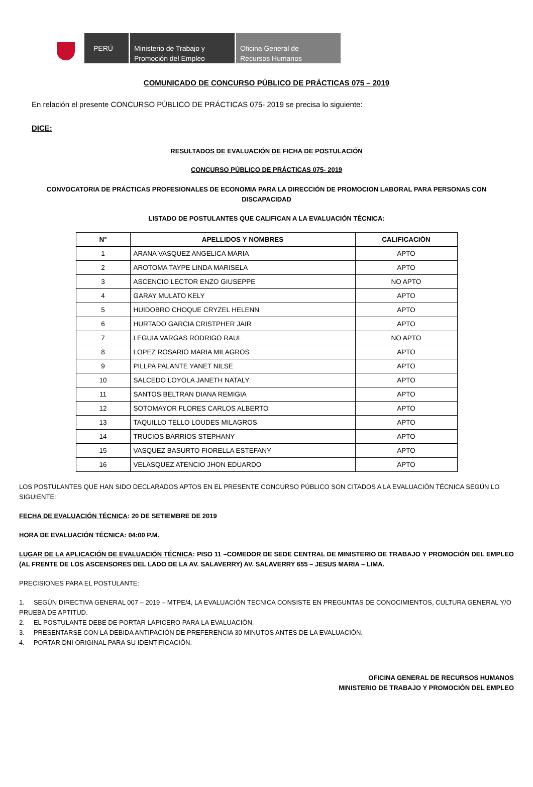PERÚ Ministerio de Trabajo y
Promoción del Empleo
Oficina General de
Recursos Humanos
COMUNICADO DE CONCURSO PÚBLICO DE PRÁCTICAS 075 – 2019
En relación el presente CONCURSO PÚBLICO DE PRÁCTICAS 075- 2019 se precisa lo siguiente:
DICE:
RESULTADOS DE EVALUACIÓN DE FICHA DE POSTULACIÓN
CONCURSO PÚBLICO DE PRÁCTICAS 075- 2019
CONVOCATORIA DE PRÁCTICAS PROFESIONALES DE ECONOMIA PARA LA DIRECCIÓN DE PROMOCION LABORAL PARA PERSONAS CON DISCAPACIDAD
LISTADO DE POSTULANTES QUE CALIFICAN A LA EVALUACIÓN TÉCNICA:
| N° | APELLIDOS Y NOMBRES | CALIFICACIÓN |
| --- | --- | --- |
| 1 | ARANA VASQUEZ ANGELICA MARIA | APTO |
| 2 | AROTOMA TAYPE LINDA MARISELA | APTO |
| 3 | ASCENCIO LECTOR ENZO GIUSEPPE | NO APTO |
| 4 | GARAY MULATO KELY | APTO |
| 5 | HUIDOBRO CHOQUE CRYZEL HELENN | APTO |
| 6 | HURTADO GARCIA CRISTPHER JAIR | APTO |
| 7 | LEGUIA VARGAS RODRIGO RAUL | NO APTO |
| 8 | LOPEZ ROSARIO MARIA MILAGROS | APTO |
| 9 | PILLPA PALANTE YANET NILSE | APTO |
| 10 | SALCEDO LOYOLA JANETH NATALY | APTO |
| 11 | SANTOS BELTRAN DIANA REMIGIA | APTO |
| 12 | SOTOMAYOR FLORES CARLOS ALBERTO | APTO |
| 13 | TAQUILLO TELLO LOUDES MILAGROS | APTO |
| 14 | TRUCIOS BARRIOS STEPHANY | APTO |
| 15 | VASQUEZ BASURTO FIORELLA ESTEFANY | APTO |
| 16 | VELASQUEZ ATENCIO JHON EDUARDO | APTO |
LOS POSTULANTES QUE HAN SIDO DECLARADOS APTOS EN EL PRESENTE CONCURSO PÚBLICO SON CITADOS A LA EVALUACIÓN TÉCNICA SEGÚN LO SIGUIENTE:
FECHA DE EVALUACIÓN TÉCNICA: 20 DE SETIEMBRE DE 2019
HORA DE EVALUACIÓN TÉCNICA: 04:00 P.M.
LUGAR DE LA APLICACIÓN DE EVALUACIÓN TÉCNICA: PISO 11 –COMEDOR DE SEDE CENTRAL DE MINISTERIO DE TRABAJO Y PROMOCIÓN DEL EMPLEO (AL FRENTE DE LOS ASCENSORES DEL LADO DE LA AV. SALAVERRY) AV. SALAVERRY 655 – JESUS MARIA – LIMA.
PRECISIONES PARA EL POSTULANTE:
1. SEGÚN DIRECTIVA GENERAL 007 – 2019 – MTPE/4, LA EVALUACIÓN TECNICA CONSISTE EN PREGUNTAS DE CONOCIMIENTOS, CULTURA GENERAL Y/O PRUEBA DE APTITUD.
2. EL POSTULANTE DEBE DE PORTAR LAPICERO PARA LA EVALUACIÓN.
3. PRESENTARSE CON LA DEBIDA ANTIPACIÓN DE PREFERENCIA 30 MINUTOS ANTES DE LA EVALUACIÓN.
4. PORTAR DNI ORIGINAL PARA SU IDENTIFICACIÓN.
OFICINA GENERAL DE RECURSOS HUMANOS
MINISTERIO DE TRABAJO Y PROMOCIÓN DEL EMPLEO